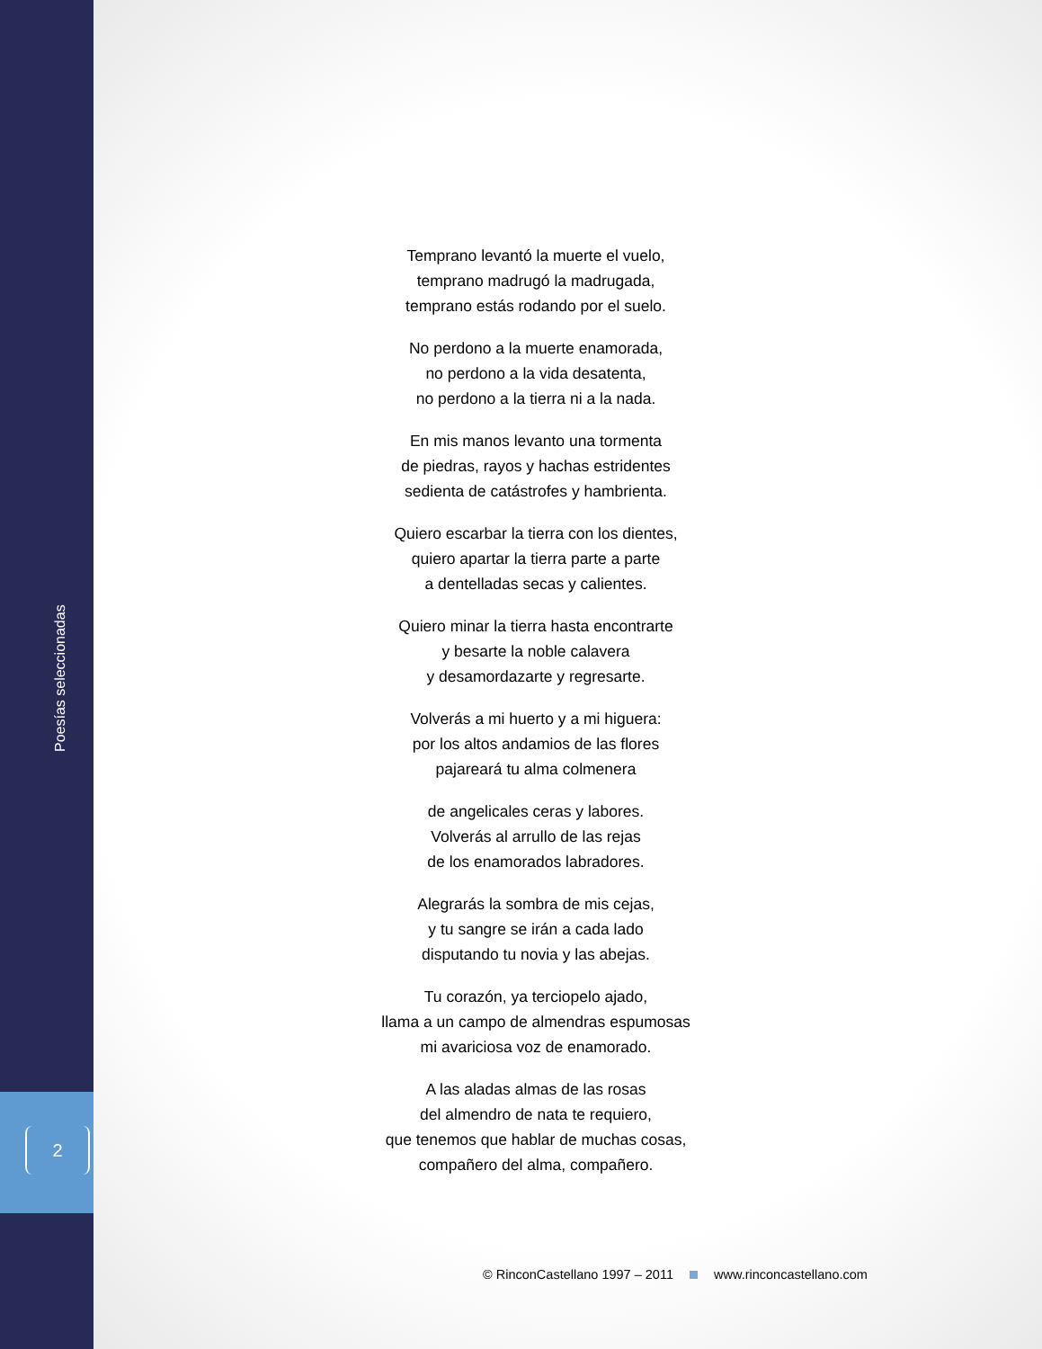Poesías seleccionadas
2
Temprano levantó la muerte el vuelo,
temprano madrugó la madrugada,
temprano estás rodando por el suelo.
No perdono a la muerte enamorada,
no perdono a la vida desatenta,
no perdono a la tierra ni a la nada.
En mis manos levanto una tormenta
de piedras, rayos y hachas estridentes
sedienta de catástrofes y hambrienta.
Quiero escarbar la tierra con los dientes,
quiero apartar la tierra parte a parte
a dentelladas secas y calientes.
Quiero minar la tierra hasta encontrarte
y besarte la noble calavera
y desamordazarte y regresarte.
Volverás a mi huerto y a mi higuera:
por los altos andamios de las flores
pajareará tu alma colmenera
de angelicales ceras y labores.
Volverás al arrullo de las rejas
de los enamorados labradores.
Alegrarás la sombra de mis cejas,
y tu sangre se irán a cada lado
disputando tu novia y las abejas.
Tu corazón, ya terciopelo ajado,
llama a un campo de almendras espumosas
mi avariciosa voz de enamorado.
A las aladas almas de las rosas
del almendro de nata te requiero,
que tenemos que hablar de muchas cosas,
compañero del alma, compañero.
© RinconCastellano 1997 – 2011 www.rinconcastellano.com